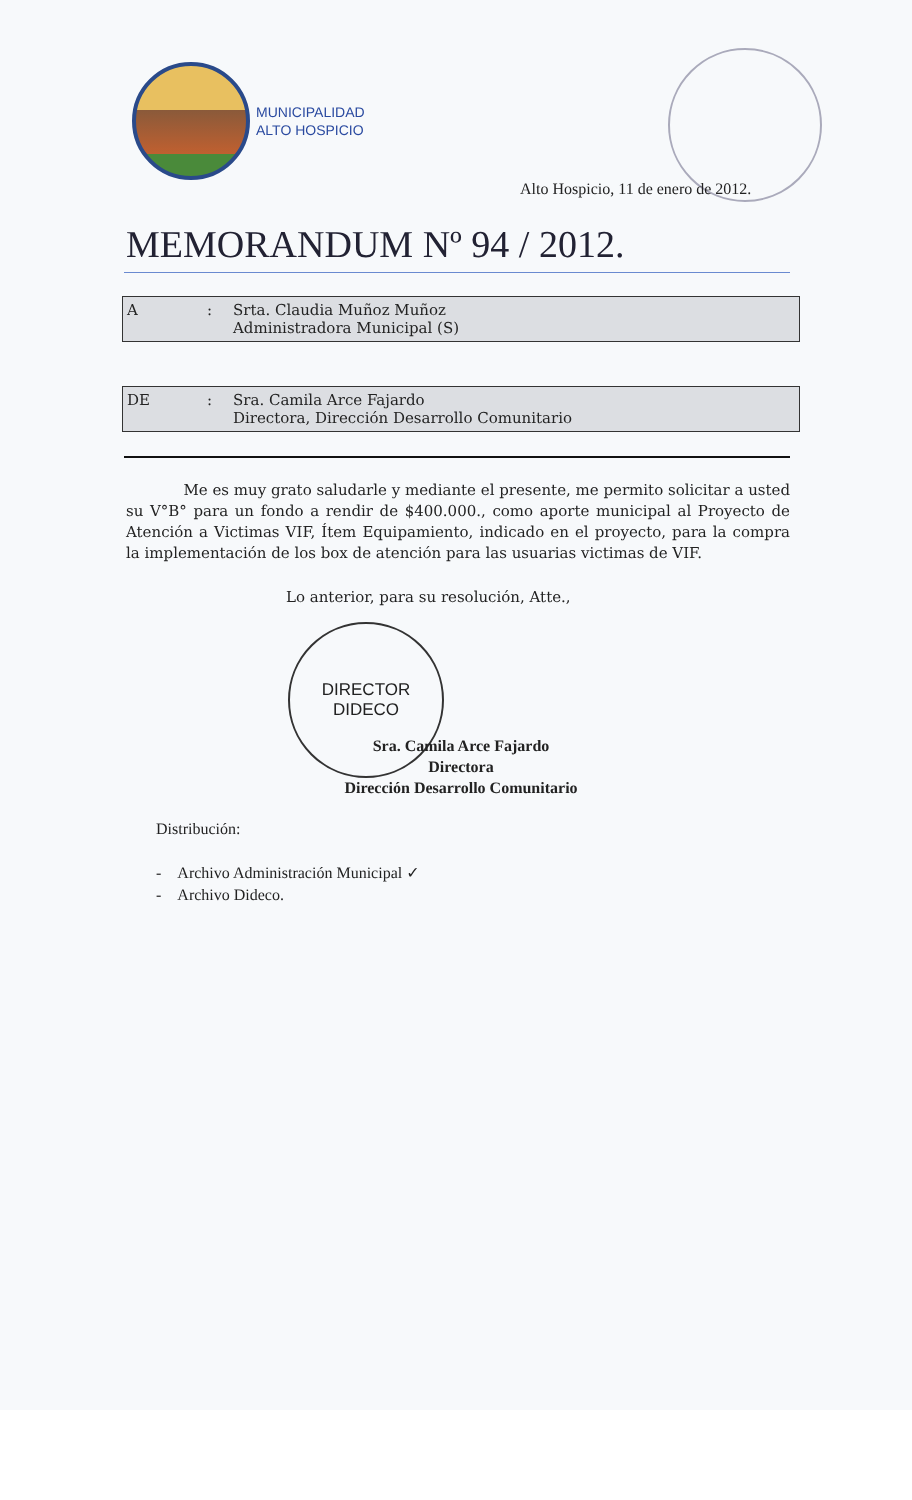MUNICIPALIDAD
ALTO HOSPICIO
Alto Hospicio, 11 de enero de 2012.
MEMORANDUM Nº 94 / 2012.
A : Srta. Claudia Muñoz Muñoz
Administradora Municipal (S)
DE : Sra. Camila Arce Fajardo
Directora, Dirección Desarrollo Comunitario
Me es muy grato saludarle y mediante el presente, me permito solicitar a usted su V°B° para un fondo a rendir de $400.000., como aporte municipal al Proyecto de Atención a Victimas VIF, Ítem Equipamiento, indicado en el proyecto, para la compra la implementación de los box de atención para las usuarias victimas de VIF.
Lo anterior, para su resolución, Atte.,
DIRECTOR
DIDECO
Sra. Camila Arce Fajardo
Directora
Dirección Desarrollo Comunitario
Distribución:
- Archivo Administración Municipal ✓
- Archivo Dideco.